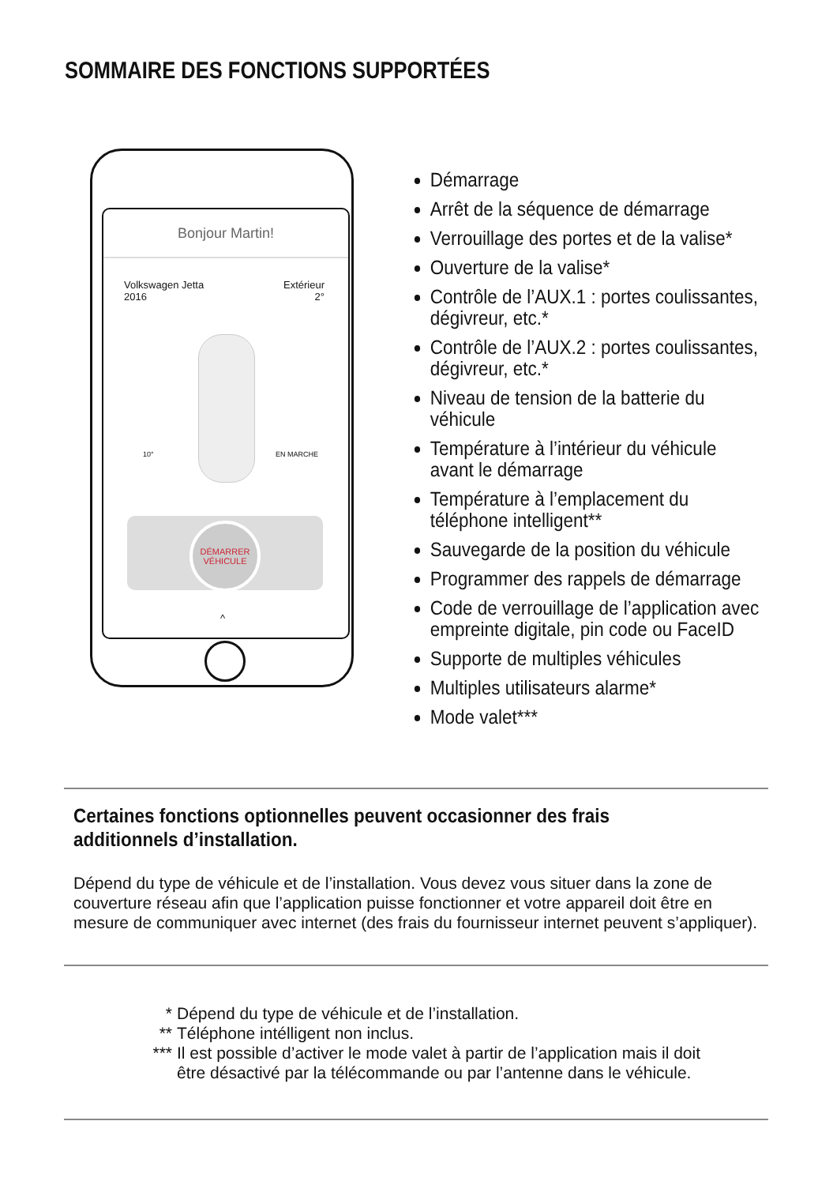SOMMAIRE DES FONCTIONS SUPPORTÉES
Bonjour Martin!
Volkswagen Jetta
2016
Extérieur
2°
10° EN MARCHE
DÉMARRER
VÉHICULE
^
Démarrage
Arrêt de la séquence de démarrage
Verrouillage des portes et de la valise*
Ouverture de la valise*
Contrôle de l’AUX.1 : portes coulissantes, dégivreur, etc.*
Contrôle de l’AUX.2 : portes coulissantes, dégivreur, etc.*
Niveau de tension de la batterie du véhicule
Température à l’intérieur du véhicule avant le démarrage
Température à l’emplacement du téléphone intelligent**
Sauvegarde de la position du véhicule
Programmer des rappels de démarrage
Code de verrouillage de l’application avec empreinte digitale, pin code ou FaceID
Supporte de multiples véhicules
Multiples utilisateurs alarme*
Mode valet***
Certaines fonctions optionnelles peuvent occasionner des frais additionnels d’installation.
Dépend du type de véhicule et de l’installation. Vous devez vous situer dans la zone de couverture réseau afin que l’application puisse fonctionner et votre appareil doit être en mesure de communiquer avec internet (des frais du fournisseur internet peuvent s’appliquer).
* Dépend du type de véhicule et de l’installation.
** Téléphone intélligent non inclus.
*** Il est possible d’activer le mode valet à partir de l’application mais il doit
être désactivé par la télécommande ou par l’antenne dans le véhicule.